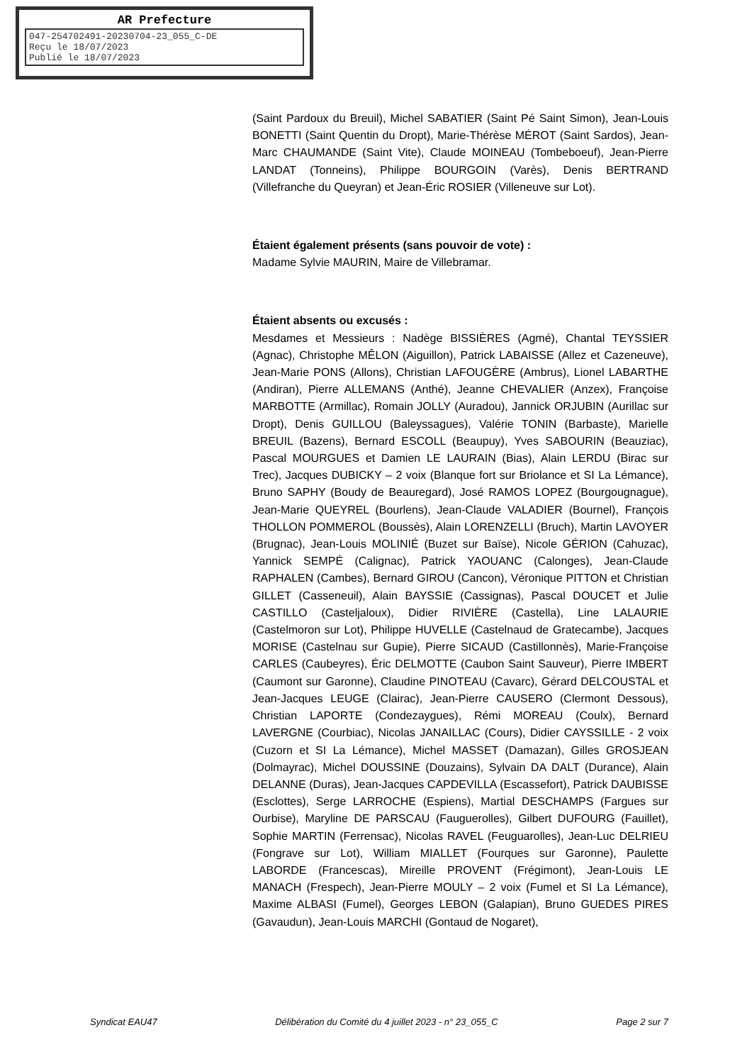AR Prefecture
047-254702491-20230704-23_055_C-DE
Reçu le 18/07/2023
Publié le 18/07/2023
(Saint Pardoux du Breuil), Michel SABATIER (Saint Pé Saint Simon), Jean-Louis BONETTI (Saint Quentin du Dropt), Marie-Thérèse MÉROT (Saint Sardos), Jean-Marc CHAUMANDE (Saint Vite), Claude MOINEAU (Tombeboeuf), Jean-Pierre LANDAT (Tonneins), Philippe BOURGOIN (Varès), Denis BERTRAND (Villefranche du Queyran) et Jean-Éric ROSIER (Villeneuve sur Lot).
Étaient également présents (sans pouvoir de vote) :
Madame Sylvie MAURIN, Maire de Villebramar.
Étaient absents ou excusés :
Mesdames et Messieurs : Nadège BISSIÈRES (Agmé), Chantal TEYSSIER (Agnac), Christophe MÊLON (Aiguillon), Patrick LABAISSE (Allez et Cazeneuve), Jean-Marie PONS (Allons), Christian LAFOUGÈRE (Ambrus), Lionel LABARTHE (Andiran), Pierre ALLEMANS (Anthé), Jeanne CHEVALIER (Anzex), Françoise MARBOTTE (Armillac), Romain JOLLY (Auradou), Jannick ORJUBIN (Aurillac sur Dropt), Denis GUILLOU (Baleyssagues), Valérie TONIN (Barbaste), Marielle BREUIL (Bazens), Bernard ESCOLL (Beaupuy), Yves SABOURIN (Beauziac), Pascal MOURGUES et Damien LE LAURAIN (Bias), Alain LERDU (Birac sur Trec), Jacques DUBICKY – 2 voix (Blanque fort sur Briolance et SI La Lémance), Bruno SAPHY (Boudy de Beauregard), José RAMOS LOPEZ (Bourgougnague), Jean-Marie QUEYREL (Bourlens), Jean-Claude VALADIER (Bournel), François THOLLON POMMEROL (Boussès), Alain LORENZELLI (Bruch), Martin LAVOYER (Brugnac), Jean-Louis MOLINIÉ (Buzet sur Baïse), Nicole GÉRION (Cahuzac), Yannick SEMPÉ (Calignac), Patrick YAOUANC (Calonges), Jean-Claude RAPHALEN (Cambes), Bernard GIROU (Cancon), Véronique PITTON et Christian GILLET (Casseneuil), Alain BAYSSIE (Cassignas), Pascal DOUCET et Julie CASTILLO (Casteljaloux), Didier RIVIÈRE (Castella), Line LALAURIE (Castelmoron sur Lot), Philippe HUVELLE (Castelnaud de Gratecambe), Jacques MORISE (Castelnau sur Gupie), Pierre SICAUD (Castillonnès), Marie-Françoise CARLES (Caubeyres), Éric DELMOTTE (Caubon Saint Sauveur), Pierre IMBERT (Caumont sur Garonne), Claudine PINOTEAU (Cavarc), Gérard DELCOUSTAL et Jean-Jacques LEUGE (Clairac), Jean-Pierre CAUSERO (Clermont Dessous), Christian LAPORTE (Condezaygues), Rémi MOREAU (Coulx), Bernard LAVERGNE (Courbiac), Nicolas JANAILLAC (Cours), Didier CAYSSILLE - 2 voix (Cuzorn et SI La Lémance), Michel MASSET (Damazan), Gilles GROSJEAN (Dolmayrac), Michel DOUSSINE (Douzains), Sylvain DA DALT (Durance), Alain DELANNE (Duras), Jean-Jacques CAPDEVILLA (Escassefort), Patrick DAUBISSE (Esclottes), Serge LARROCHE (Espiens), Martial DESCHAMPS (Fargues sur Ourbise), Maryline DE PARSCAU (Fauguerolles), Gilbert DUFOURG (Fauillet), Sophie MARTIN (Ferrensac), Nicolas RAVEL (Feuguarolles), Jean-Luc DELRIEU (Fongrave sur Lot), William MIALLET (Fourques sur Garonne), Paulette LABORDE (Francescas), Mireille PROVENT (Frégimont), Jean-Louis LE MANACH (Frespech), Jean-Pierre MOULY – 2 voix (Fumel et SI La Lémance), Maxime ALBASI (Fumel), Georges LEBON (Galapian), Bruno GUEDES PIRES (Gavaudun), Jean-Louis MARCHI (Gontaud de Nogaret),
Syndicat EAU47 Délibération du Comité du 4 juillet 2023 - n° 23_055_C Page 2 sur 7